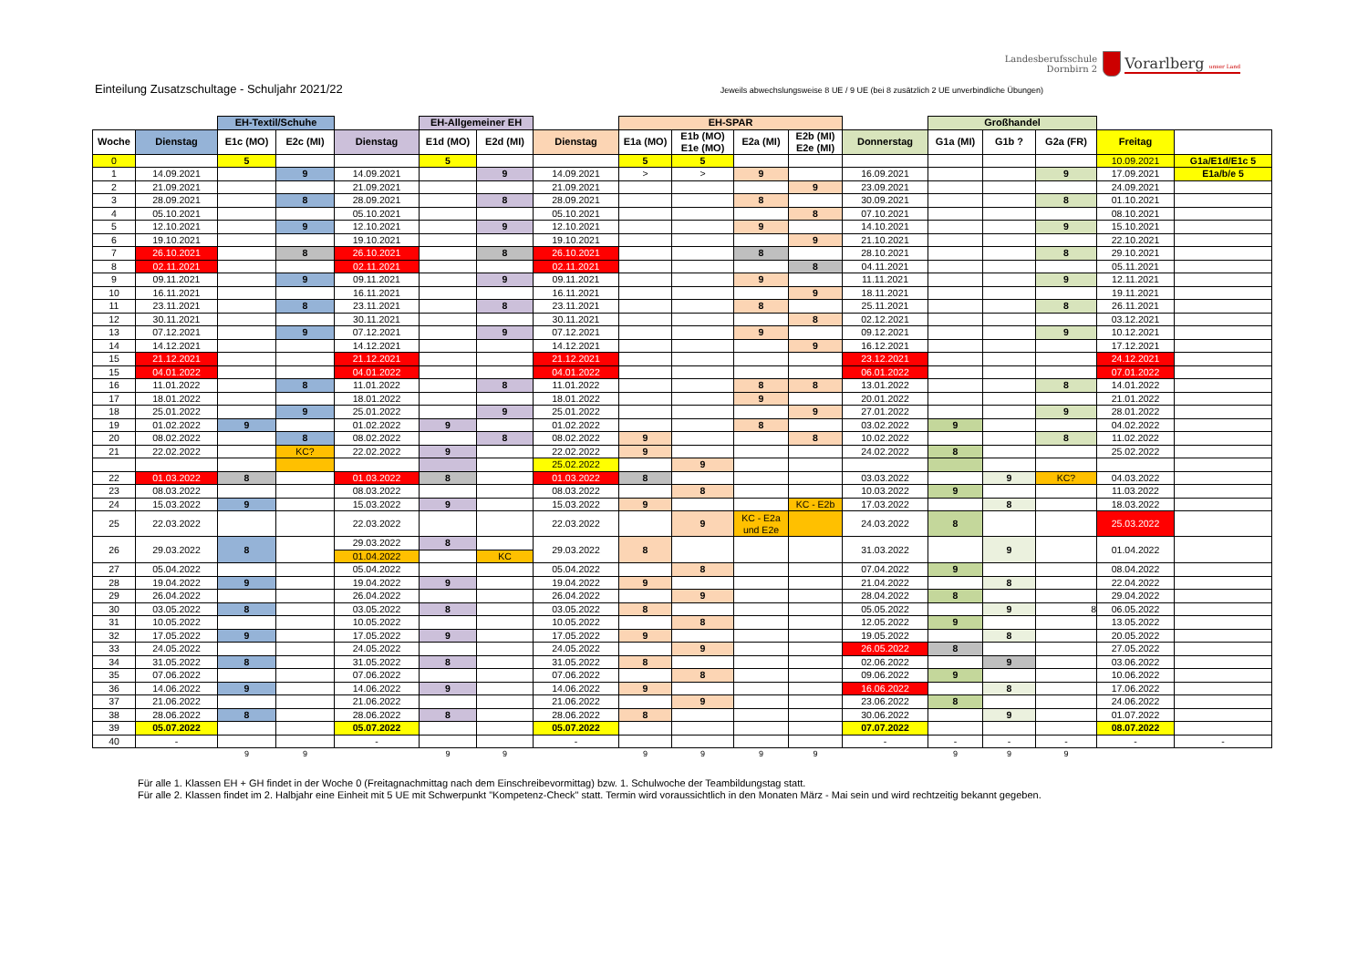Landesberufsschule
Dornbirn 2
Vorarlberg unser Land
Einteilung Zusatzschultage - Schuljahr 2021/22
Jeweils abwechslungsweise 8 UE / 9 UE (bei 8 zusätzlich 2 UE unverbindliche Übungen)
| | | EH-Textil/Schuhe | | | EH-Allgemeiner EH | | | EH-SPAR | | | | | Großhandel | | | | |
| Woche | Dienstag | E1c (MO) | E2c (MI) | Dienstag | E1d (MO) | E2d (MI) | Dienstag | E1a (MO) | E1b (MO) E1e (MO) | E2a (MI) | E2b (MI) E2e (MI) | Donnerstag | G1a (MI) | G1b ? | G2a (FR) | Freitag | |
| 0 | | 5 | | | 5 | | | 5 | 5 | | | | | | | 10.09.2021 | G1a/E1d/E1c 5 |
| 1 | 14.09.2021 | | 9 | 14.09.2021 | | 9 | 14.09.2021 | > | > | 9 | | 16.09.2021 | | | 9 | 17.09.2021 | E1a/b/e 5 |
| 2 | 21.09.2021 | | | 21.09.2021 | | | 21.09.2021 | | | | 9 | 23.09.2021 | | | | 24.09.2021 | |
| 3 | 28.09.2021 | | 8 | 28.09.2021 | | 8 | 28.09.2021 | | | 8 | | 30.09.2021 | | | 8 | 01.10.2021 | |
| 4 | 05.10.2021 | | | 05.10.2021 | | | 05.10.2021 | | | | 8 | 07.10.2021 | | | | 08.10.2021 | |
| 5 | 12.10.2021 | | 9 | 12.10.2021 | | 9 | 12.10.2021 | | | 9 | | 14.10.2021 | | | 9 | 15.10.2021 | |
| 6 | 19.10.2021 | | | 19.10.2021 | | | 19.10.2021 | | | | 9 | 21.10.2021 | | | | 22.10.2021 | |
| 7 | 26.10.2021 | | 8 | 26.10.2021 | | 8 | 26.10.2021 | | | 8 | | 28.10.2021 | | | 8 | 29.10.2021 | |
| 8 | 02.11.2021 | | | 02.11.2021 | | | 02.11.2021 | | | | 8 | 04.11.2021 | | | | 05.11.2021 | |
| 9 | 09.11.2021 | | 9 | 09.11.2021 | | 9 | 09.11.2021 | | | 9 | | 11.11.2021 | | | 9 | 12.11.2021 | |
| 10 | 16.11.2021 | | | 16.11.2021 | | | 16.11.2021 | | | | 9 | 18.11.2021 | | | | 19.11.2021 | |
| 11 | 23.11.2021 | | 8 | 23.11.2021 | | 8 | 23.11.2021 | | | 8 | | 25.11.2021 | | | 8 | 26.11.2021 | |
| 12 | 30.11.2021 | | | 30.11.2021 | | | 30.11.2021 | | | | 8 | 02.12.2021 | | | | 03.12.2021 | |
| 13 | 07.12.2021 | | 9 | 07.12.2021 | | 9 | 07.12.2021 | | | 9 | | 09.12.2021 | | | 9 | 10.12.2021 | |
| 14 | 14.12.2021 | | | 14.12.2021 | | | 14.12.2021 | | | | 9 | 16.12.2021 | | | | 17.12.2021 | |
| 15 | 21.12.2021 | | | 21.12.2021 | | | 21.12.2021 | | | | | 23.12.2021 | | | | 24.12.2021 | |
| 15 | 04.01.2022 | | | 04.01.2022 | | | 04.01.2022 | | | | | 06.01.2022 | | | | 07.01.2022 | |
| 16 | 11.01.2022 | | 8 | 11.01.2022 | | 8 | 11.01.2022 | | | 8 | 8 | 13.01.2022 | | | 8 | 14.01.2022 | |
| 17 | 18.01.2022 | | | 18.01.2022 | | | 18.01.2022 | | | 9 | | 20.01.2022 | | | | 21.01.2022 | |
| 18 | 25.01.2022 | | 9 | 25.01.2022 | | 9 | 25.01.2022 | | | | 9 | 27.01.2022 | | | 9 | 28.01.2022 | |
| 19 | 01.02.2022 | 9 | | 01.02.2022 | 9 | | 01.02.2022 | | | 8 | | 03.02.2022 | 9 | | | 04.02.2022 | |
| 20 | 08.02.2022 | | 8 | 08.02.2022 | | 8 | 08.02.2022 | 9 | | | 8 | 10.02.2022 | | | 8 | 11.02.2022 | |
| 21 | 22.02.2022 | | KC? | 22.02.2022 | 9 | | 22.02.2022 | 9 | | | | 24.02.2022 | 8 | | | 25.02.2022 | |
| | | | | | | | 25.02.2022 | | 9 | | | | | | | | |
| 22 | 01.03.2022 | 8 | | 01.03.2022 | 8 | | 01.03.2022 | 8 | | | | 03.03.2022 | | 9 | KC? | 04.03.2022 | |
| 23 | 08.03.2022 | | | 08.03.2022 | | | 08.03.2022 | | 8 | | | 10.03.2022 | 9 | | | 11.03.2022 | |
| 24 | 15.03.2022 | 9 | | 15.03.2022 | 9 | | 15.03.2022 | 9 | | | KC - E2b | 17.03.2022 | | 8 | | 18.03.2022 | |
| 25 | 22.03.2022 | | | 22.03.2022 | | | 22.03.2022 | | 9 | KC - E2a und E2e | | 24.03.2022 | 8 | | | 25.03.2022 | |
| 26 | 29.03.2022 | 8 | | 29.03.2022 | 8 | | 29.03.2022 | 8 | | | | 31.03.2022 | | 9 | | 01.04.2022 | |
| | | | | 01.04.2022 | | KC | | | | | | | | | | | |
| 27 | 05.04.2022 | | | 05.04.2022 | | | 05.04.2022 | | 8 | | | 07.04.2022 | 9 | | | 08.04.2022 | |
| 28 | 19.04.2022 | 9 | | 19.04.2022 | 9 | | 19.04.2022 | 9 | | | | 21.04.2022 | | 8 | | 22.04.2022 | |
| 29 | 26.04.2022 | | | 26.04.2022 | | | 26.04.2022 | | 9 | | | 28.04.2022 | 8 | | | 29.04.2022 | |
| 30 | 03.05.2022 | 8 | | 03.05.2022 | 8 | | 03.05.2022 | 8 | | | | 05.05.2022 | | 9 | 8 | 06.05.2022 | |
| 31 | 10.05.2022 | | | 10.05.2022 | | | 10.05.2022 | | 8 | | | 12.05.2022 | 9 | | | 13.05.2022 | |
| 32 | 17.05.2022 | 9 | | 17.05.2022 | 9 | | 17.05.2022 | 9 | | | | 19.05.2022 | | 8 | | 20.05.2022 | |
| 33 | 24.05.2022 | | | 24.05.2022 | | | 24.05.2022 | | 9 | | | 26.05.2022 | 8 | | | 27.05.2022 | |
| 34 | 31.05.2022 | 8 | | 31.05.2022 | 8 | | 31.05.2022 | 8 | | | | 02.06.2022 | | 9 | | 03.06.2022 | |
| 35 | 07.06.2022 | | | 07.06.2022 | | | 07.06.2022 | | 8 | | | 09.06.2022 | 9 | | | 10.06.2022 | |
| 36 | 14.06.2022 | 9 | | 14.06.2022 | 9 | | 14.06.2022 | 9 | | | | 16.06.2022 | | 8 | | 17.06.2022 | |
| 37 | 21.06.2022 | | | 21.06.2022 | | | 21.06.2022 | | 9 | | | 23.06.2022 | 8 | | | 24.06.2022 | |
| 38 | 28.06.2022 | 8 | | 28.06.2022 | 8 | | 28.06.2022 | 8 | | | | 30.06.2022 | | 9 | | 01.07.2022 | |
| 39 | 05.07.2022 | | | 05.07.2022 | | | 05.07.2022 | | | | | 07.07.2022 | | | | 08.07.2022 | |
| 40 | - | | | - | | | - | | | | | - | - | - | - | - | - |
| | | 9 | 9 | | 9 | 9 | | 9 | 9 | 9 | 9 | | 9 | 9 | 9 | | |
Für alle 1. Klassen EH + GH findet in der Woche 0 (Freitagnachmittag nach dem Einschreibevormittag) bzw. 1. Schulwoche der Teambildungstag statt.
Für alle 2. Klassen findet im 2. Halbjahr eine Einheit mit 5 UE mit Schwerpunkt "Kompetenz-Check" statt. Termin wird voraussichtlich in den Monaten März - Mai sein und wird rechtzeitig bekannt gegeben.